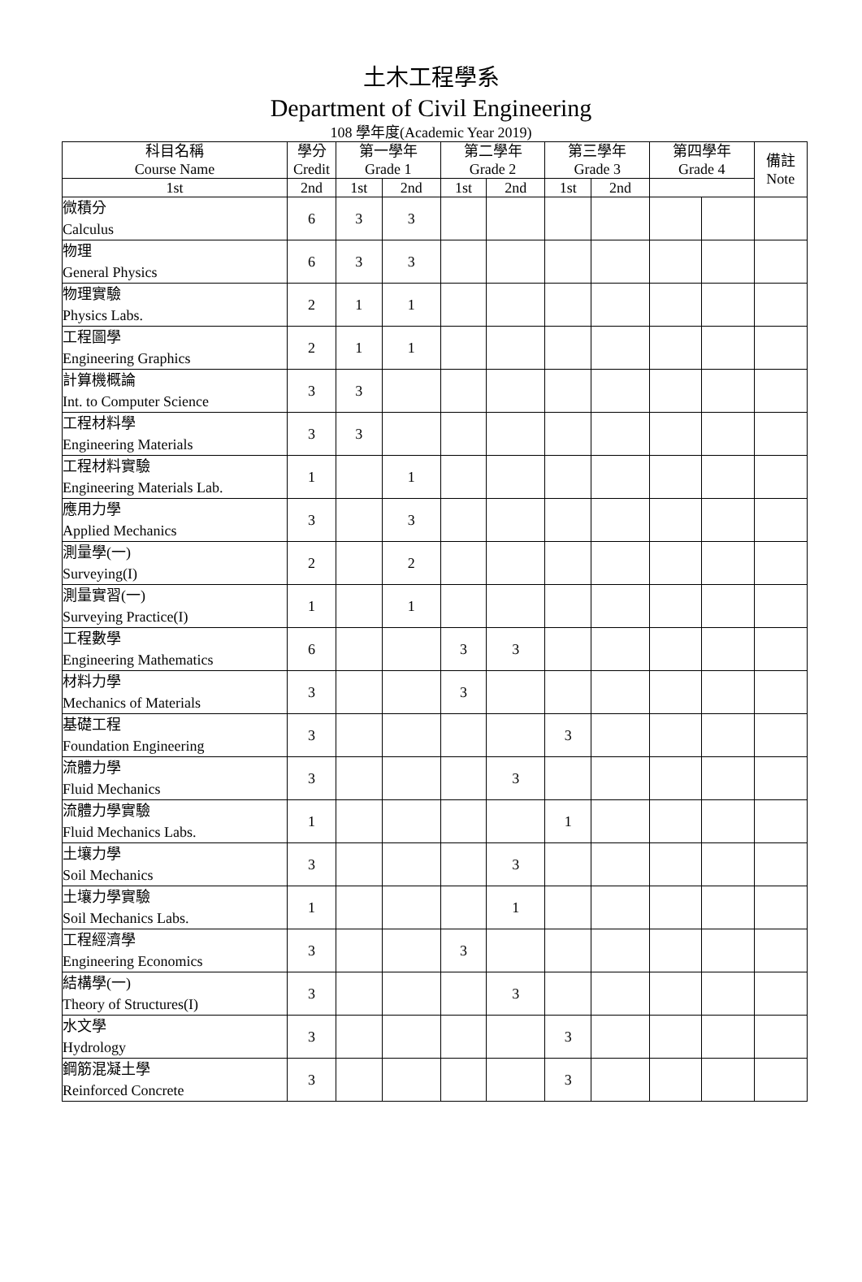土木工程學系
Department of Civil Engineering
108 學年度(Academic Year 2019)
| 科目名稱 Course Name | 學分 Credit | 第一學年 Grade 1 | | 第二學年 Grade 2 | | 第三學年 Grade 3 | | 第四學年 Grade 4 | | 備註 Note |
| --- | --- | --- | --- | --- | --- | --- | --- | --- | --- | --- |
| 1st | 2nd | 1st | 2nd | 1st | 2nd | 1st | 2nd | | | |
| 微積分 Calculus | 6 | 3 | 3 | | | | | | | |
| 物理 General Physics | 6 | 3 | 3 | | | | | | | |
| 物理實驗 Physics Labs. | 2 | 1 | 1 | | | | | | | |
| 工程圖學 Engineering Graphics | 2 | 1 | 1 | | | | | | | |
| 計算機概論 Int. to Computer Science | 3 | 3 | | | | | | | | |
| 工程材料學 Engineering Materials | 3 | 3 | | | | | | | | |
| 工程材料實驗 Engineering Materials Lab. | 1 | | 1 | | | | | | | |
| 應用力學 Applied Mechanics | 3 | | 3 | | | | | | | |
| 測量學(一) Surveying(I) | 2 | | 2 | | | | | | | |
| 測量實習(一) Surveying Practice(I) | 1 | | 1 | | | | | | | |
| 工程數學 Engineering Mathematics | 6 | | | 3 | 3 | | | | | |
| 材料力學 Mechanics of Materials | 3 | | | 3 | | | | | | |
| 基礎工程 Foundation Engineering | 3 | | | | | 3 | | | | |
| 流體力學 Fluid Mechanics | 3 | | | | 3 | | | | | |
| 流體力學實驗 Fluid Mechanics Labs. | 1 | | | | | 1 | | | | |
| 土壤力學 Soil Mechanics | 3 | | | | 3 | | | | | |
| 土壤力學實驗 Soil Mechanics Labs. | 1 | | | | 1 | | | | | |
| 工程經濟學 Engineering Economics | 3 | | | 3 | | | | | | |
| 結構學(一) Theory of Structures(I) | 3 | | | | 3 | | | | | |
| 水文學 Hydrology | 3 | | | | | 3 | | | | |
| 鋼筋混凝土學 Reinforced Concrete | 3 | | | | | 3 | | | | |